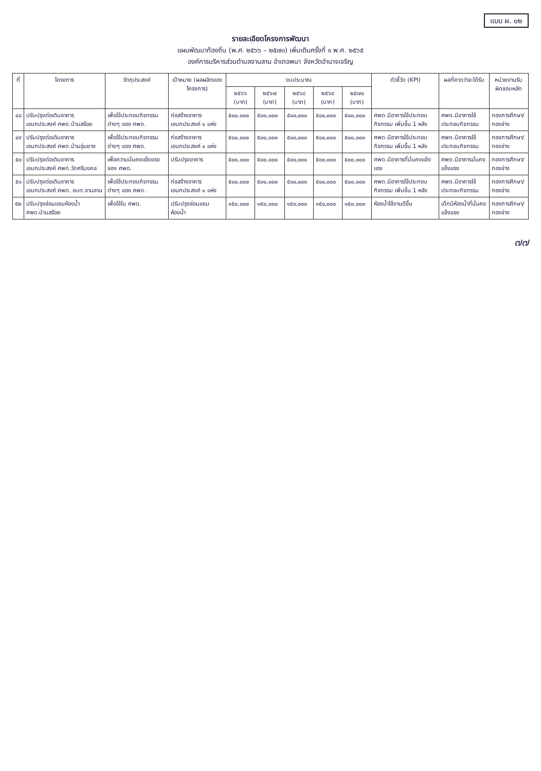แบบ ผ. ๐๒
รายละเอียดโครงการพัฒนา
แผนพัฒนาท้องถิ่น (พ.ศ. ๒๕๖๖ – ๒๕๗๐) เพิ่มเติมครั้งที่ ๑ พ.ศ. ๒๕๖๕
องค์การบริหารส่วนตำบลจานลาน อำเภอพนา จังหวัดอำนาจเจริญ
| ที่ | โครงการ | วัตถุประสงค์ | เป้าหมาย (ผลผลิตของโครงการ) | งบประมาณ | | | | | ตัวชี้วัด (KPI) | ผลที่คาดว่าจะได้รับ | หน่วยงานรับผิดชอบหลัก |
| --- | --- | --- | --- | --- | --- | --- | --- | --- | --- | --- | --- |
| | | | | ๒๕๖๖ (บาท) | ๒๕๖๗ (บาท) | ๒๕๖๘ (บาท) | ๒๕๖๙ (บาท) | ๒๕๗๐ (บาท) | | | |
| ๔๘ | ปรับปรุงต่อเติมอาคารเอนกประสงค์ ศพด.บ้านสร้อย | เพื่อใช้ประกอบกิจกรรมต่างๆ ของ ศพด. | ก่อสร้างอาคารเอนกประสงค์ ๑ แห่ง | ๕๐๐,๐๐๐ | ๕๐๐,๐๐๐ | ๕๐๐,๐๐๐ | ๕๐๐,๐๐๐ | ๕๐๐,๐๐๐ | ศพด.มีอาคารใช้ประกอบกิจกรรม เพิ่มขึ้น 1 หลัง | ศพด.มีอาคารใช้ประกอบกิจกรรม | กองการศึกษา/ กองช่าง |
| ๔๙ | ปรับปรุงต่อเติมอาคารเอนกประสงค์ ศพด.บ้านอุ่มยาง | เพื่อใช้ประกอบกิจกรรมต่างๆ ของ ศพด. | ก่อสร้างอาคารเอนกประสงค์ ๑ แห่ง | ๕๐๐,๐๐๐ | ๕๐๐,๐๐๐ | ๕๐๐,๐๐๐ | ๕๐๐,๐๐๐ | ๕๐๐,๐๐๐ | ศพด.มีอาคารใช้ประกอบกิจกรรม เพิ่มขึ้น 1 หลัง | ศพด.มีอาคารใช้ประกอบกิจกรรม | กองการศึกษา/ กองช่าง |
| ๕๐ | ปรับปรุงต่อเติมอาคารเอนกประสงค์ ศพด.วัดศรีมงคล | เพื่อความมั่นคงแข็งแรงของ ศพด. | ปรับปรุงอาคาร | ๕๐๐,๐๐๐ | ๕๐๐,๐๐๐ | ๕๐๐,๐๐๐ | ๕๐๐,๐๐๐ | ๕๐๐,๐๐๐ | ศพด.มีอาคารที่มั่นคงแข็งแรง | ศพด.มีอาคารมั่นคงแข็งแรง | กองการศึกษา/ กองช่าง |
| ๕๑ | ปรับปรุงต่อเติมอาคารเอนกประสงค์ ศพด. อบต.จานลาน | เพื่อใช้ประกอบกิจกรรมต่างๆ ของ ศพด. | ก่อสร้างอาคารเอนกประสงค์ ๑ แห่ง | ๕๐๐,๐๐๐ | ๕๐๐,๐๐๐ | ๕๐๐,๐๐๐ | ๕๐๐,๐๐๐ | ๕๐๐,๐๐๐ | ศพด.มีอาคารใช้ประกอบกิจกรรม เพิ่มขึ้น 1 หลัง | ศพด.มีอาคารใช้ประกอบกิจกรรม | กองการศึกษา/ กองช่าง |
| ๕๒ | ปรับปรุงซ่อมแซมห้องน้ำ ศพด.บ้านสร้อย | เพื่อใช้ใน ศพด. | ปรับปรุงซ่อมแซมห้องน้ำ | ๑๕๐,๐๐๐ | ๑๕๐,๐๐๐ | ๑๕๐,๐๐๐ | ๑๕๐,๐๐๐ | ๑๕๐,๐๐๐ | ห้องน้ำใช้งานดีขึ้น | เด็กมีห้องน้ำที่มั่นคงแข็งแรง | กองการศึกษา/ กองช่าง |
๗๗